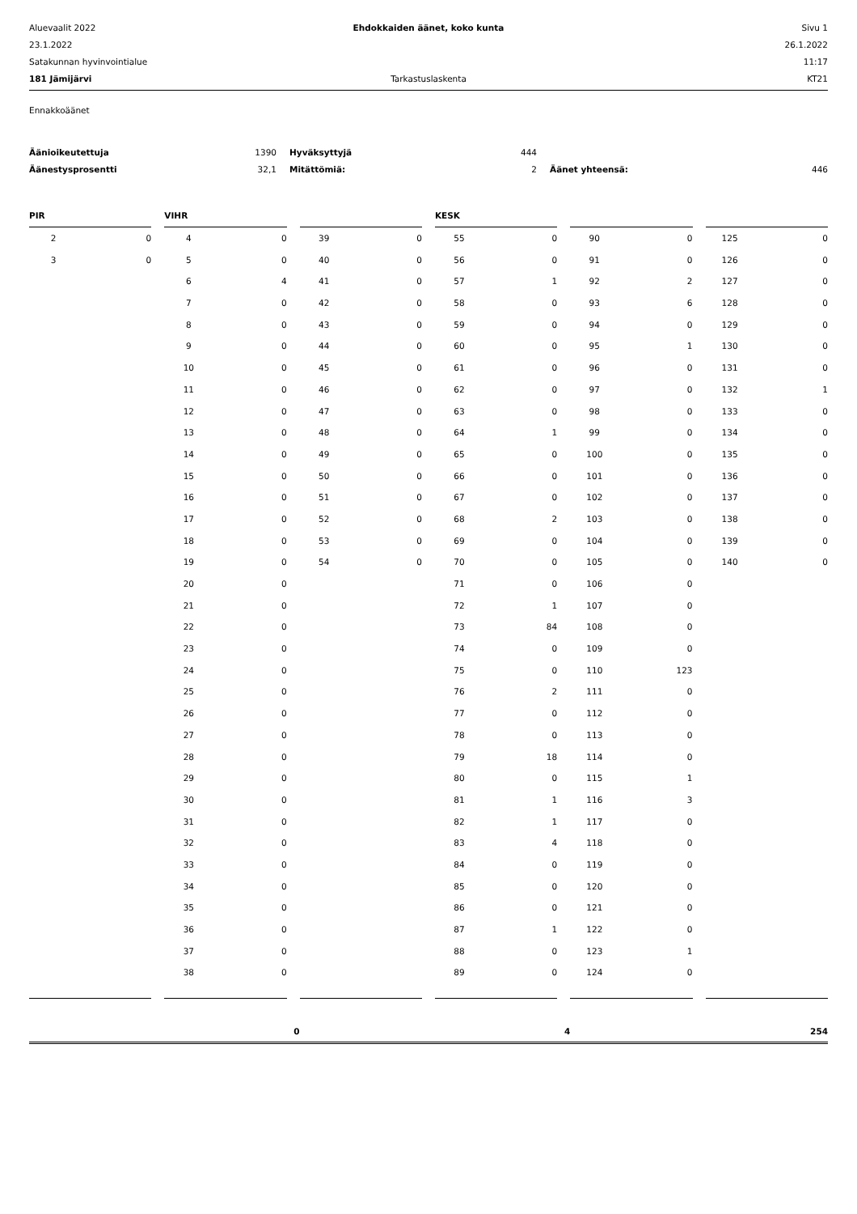Aluevaalit 2022
Ehdokkaiden äänet, koko kunta
Sivu 1
23.1.2022
26.1.2022
Satakunnan hyvinvointialue
11:17
181 Jämijärvi
Tarkastuslaskenta
KT21
Ennakkoäänet
Äänioikeutettuja
1390
Hyväksyttyjä
444
Äänestysprosentti
32,1
Mitättömiä:
2
Äänet yhteensä:
446
| PIR | | | VIHR | | | | | | KESK | | | | | | | |
| 2 | 0 | | 4 | 0 | | 39 | 0 | | 55 | 0 | | 90 | 0 | | 125 | 0 |
| 3 | 0 | | 5 | 0 | | 40 | 0 | | 56 | 0 | | 91 | 0 | | 126 | 0 |
| | | | 6 | 4 | | 41 | 0 | | 57 | 1 | | 92 | 2 | | 127 | 0 |
| | | | 7 | 0 | | 42 | 0 | | 58 | 0 | | 93 | 6 | | 128 | 0 |
| | | | 8 | 0 | | 43 | 0 | | 59 | 0 | | 94 | 0 | | 129 | 0 |
| | | | 9 | 0 | | 44 | 0 | | 60 | 0 | | 95 | 1 | | 130 | 0 |
| | | | 10 | 0 | | 45 | 0 | | 61 | 0 | | 96 | 0 | | 131 | 0 |
| | | | 11 | 0 | | 46 | 0 | | 62 | 0 | | 97 | 0 | | 132 | 1 |
| | | | 12 | 0 | | 47 | 0 | | 63 | 0 | | 98 | 0 | | 133 | 0 |
| | | | 13 | 0 | | 48 | 0 | | 64 | 1 | | 99 | 0 | | 134 | 0 |
| | | | 14 | 0 | | 49 | 0 | | 65 | 0 | | 100 | 0 | | 135 | 0 |
| | | | 15 | 0 | | 50 | 0 | | 66 | 0 | | 101 | 0 | | 136 | 0 |
| | | | 16 | 0 | | 51 | 0 | | 67 | 0 | | 102 | 0 | | 137 | 0 |
| | | | 17 | 0 | | 52 | 0 | | 68 | 2 | | 103 | 0 | | 138 | 0 |
| | | | 18 | 0 | | 53 | 0 | | 69 | 0 | | 104 | 0 | | 139 | 0 |
| | | | 19 | 0 | | 54 | 0 | | 70 | 0 | | 105 | 0 | | 140 | 0 |
| | | | 20 | 0 | | | | | 71 | 0 | | 106 | 0 | | | |
| | | | 21 | 0 | | | | | 72 | 1 | | 107 | 0 | | | |
| | | | 22 | 0 | | | | | 73 | 84 | | 108 | 0 | | | |
| | | | 23 | 0 | | | | | 74 | 0 | | 109 | 0 | | | |
| | | | 24 | 0 | | | | | 75 | 0 | | 110 | 123 | | | |
| | | | 25 | 0 | | | | | 76 | 2 | | 111 | 0 | | | |
| | | | 26 | 0 | | | | | 77 | 0 | | 112 | 0 | | | |
| | | | 27 | 0 | | | | | 78 | 0 | | 113 | 0 | | | |
| | | | 28 | 0 | | | | | 79 | 18 | | 114 | 0 | | | |
| | | | 29 | 0 | | | | | 80 | 0 | | 115 | 1 | | | |
| | | | 30 | 0 | | | | | 81 | 1 | | 116 | 3 | | | |
| | | | 31 | 0 | | | | | 82 | 1 | | 117 | 0 | | | |
| | | | 32 | 0 | | | | | 83 | 4 | | 118 | 0 | | | |
| | | | 33 | 0 | | | | | 84 | 0 | | 119 | 0 | | | |
| | | | 34 | 0 | | | | | 85 | 0 | | 120 | 0 | | | |
| | | | 35 | 0 | | | | | 86 | 0 | | 121 | 0 | | | |
| | | | 36 | 0 | | | | | 87 | 1 | | 122 | 0 | | | |
| | | | 37 | 0 | | | | | 88 | 0 | | 123 | 1 | | | |
| | | | 38 | 0 | | | | | 89 | 0 | | 124 | 0 | | | |
| 0 | | | | | | 4 | | | | | | 254 | | | | |